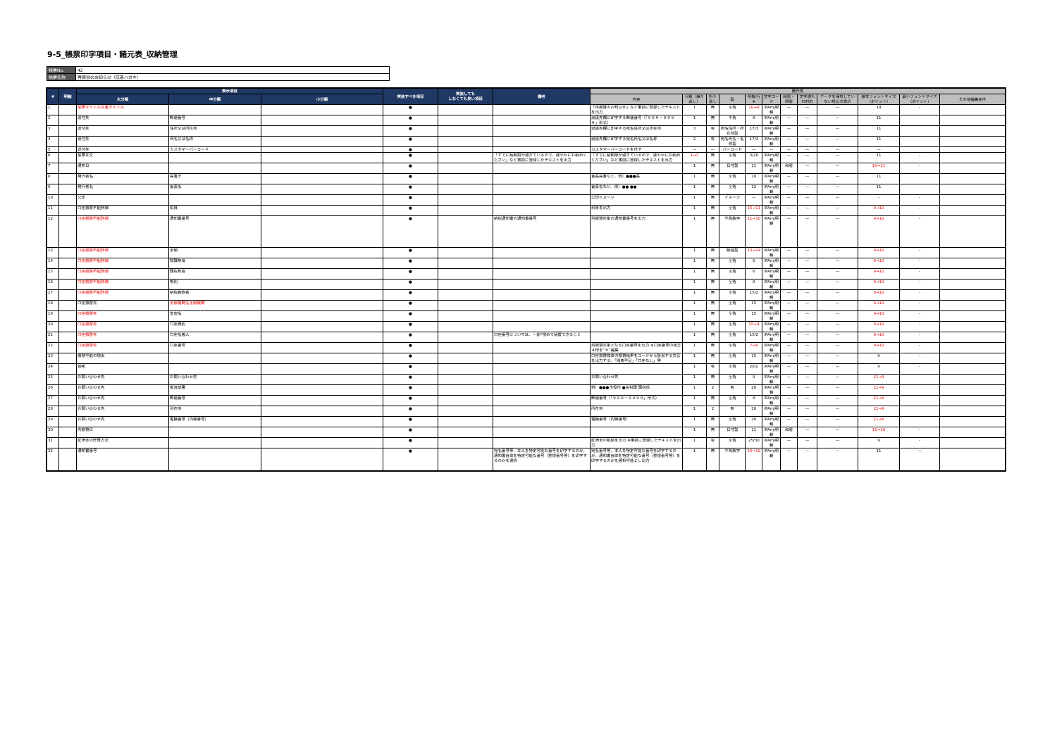9-5_帳票印字項目・諸元表_収納管理
| 帳票No. | 42 |
| 帳票名称 | 再振替のお知らせ（圧着ハガキ） |
| # | 明細 | 表示項目 | | | 実装すべき項目 | 実装しても しなくても良い項目 | 備考 | 諸元表 | | | | | | | | | | | |
| --- | --- | --- | --- | --- | --- | --- | --- | --- | --- | --- | --- | --- | --- | --- | --- | --- | --- | --- | --- |
| | | 大分類 | 中分類 | 小分類 | | | | 内容 | 行数（繰り返し） | 折り返し | 型 | 桁数/行※ | 文字コード | 和暦・西暦 | 文字溢れの対応 | データを保持していない場合の表示 | 基本フォントサイズ（ポイント） | 最小フォントサイズ（ポイント） | その他編集条件 |
| 1 | | 帳票タイトル文書タイトル | | | ● | | | 「再振替のお知らせ」など事前に登録したテキストを出力 | 1 | 無 | 全角 | 10→8 | IPAmj明朝 | — | — | — | 18 | - | |
| 2 | | 送付先 | 郵便番号 | | ● | | | 送達先欄に印字する郵便番号（「９９９－９９９９」形式） | 1 | 無 | 半角 | 8 | IPAmj明朝 | — | — | — | 11 | | |
| 3 | | 送付先 | 住所又は所在地 | | ● | | | 送達先欄に印字する宛名住所又は所在地 | 3 | 有 | 宛名住所・所在地型 | 17/3 | IPAmj明朝 | — | — | — | 11 | | |
| 4 | | 送付先 | 氏名又は名称 | | ● | | | 送達先欄に印字する宛名氏名又は名称 | 2 | 有 | 宛名氏名・名称型 | 17/2 | IPAmj明朝 | — | — | — | 11 | | |
| 5 | | 送付先 | カスタマーバーコード | | ● | | | カスタマーバーコードを付す | — | — | バーコード | — | — | — | — | — | — | | |
| 6 | | 帳票本文 | | | ● | | 「すでに納期限が過ぎているので、速やかにお納めください」など事前に登録したテキストを出力 | 「すでに納期限が過ぎているので、速やかにお納めください」など事前に登録したテキストを出力 | 1→3 | 無 | 全角 | 3/26 | IPAmj明朝 | — | — | — | 11 | - | |
| 7 | | 通知日 | | | ● | | | | 1 | 無 | 日付型 | 11 | IPAmj明朝 | 和暦 | — | — | 10→11 | - | |
| 8 | | 発行者名 | 肩書き | | ● | | | 首長肩書など。例）●●●長 | 1 | 無 | 全角 | 16 | IPAmj明朝 | — | — | — | 11 | | |
| 9 | | 発行者名 | 首長名 | | ● | | | 首長名など。例）●● ●● | 1 | 無 | 全角 | 12 | IPAmj明朝 | — | — | — | 11 | | |
| 10 | | 公印 | | | ● | | | 公印イメージ | 1 | 無 | イメージ | — | IPAmj明朝 | — | — | — | - | - | |
| 11 | | 口座振替不能詳細 | 税目 | | ● | | | 科目を出力 | 1 | 無 | 全角 | 15→11 | IPAmj明朝 | — | — | — | 9→10 | - | |
| 12 | | 口座振替不能詳細 | 通知書番号 | | ● | | 納税通知書の通知書番号 | 再振替対象の通知書番号を出力 | 1 | 無 | 半角数字 | 11→10 | IPAmj明朝 | — | — | — | 9→10 | - | |
| 13 | | 口座振替不能詳細 | 金額 | | ● | | | | 1 | 無 | 数値型 | 13→14 | IPAmj明朝 | — | — | — | 9→10 | - | |
| 14 | | 口座振替不能詳細 | 賦課年度 | | ● | | | | 1 | 無 | 全角 | 6 | IPAmj明朝 | — | — | — | 9→10 | - | |
| 15 | | 口座振替不能詳細 | 課税年度 | | ● | | | | 1 | 無 | 全角 | 6 | IPAmj明朝 | — | — | — | 9→10 | - | |
| 16 | | 口座振替不能詳細 | 期別 | | ● | | | | 1 | 無 | 全角 | 8 | IPAmj明朝 | — | — | — | 9→10 | - | |
| 17 | | 口座振替不能詳細 | 納税義務者 | | ● | | | | 1 | 無 | 全角 | 15/2 | IPAmj明朝 | — | — | — | 9→10 | - | |
| 18 | | 口座振替先 | 金融機関名金融機関 | | ● | | | | 1 | 無 | 全角 | 15 | IPAmj明朝 | — | — | — | 9→10 | - | |
| 19 | | 口座振替先 | 支店名 | | ● | | | | 1 | 無 | 全角 | 15 | IPAmj明朝 | — | — | — | 9→10 | - | |
| 20 | | 口座振替先 | 口座種別 | | ● | | | | 1 | 無 | 全角 | 15→4 | IPAmj明朝 | — | — | — | 9→10 | - | |
| 21 | | 口座振替先 | 口座名義人 | | ● | | 口座番号については、一部*埋めで秘匿できること | | 1 | 無 | 全角 | 15/2 | IPAmj明朝 | — | — | — | 9→10 | - | |
| 22 | | 口座振替先 | 口座番号 | | ● | | | 再振替対象となる口座番号を出力 ※口座番号の後方４桁を”＊”編集 | 1 | 無 | 全角 | 7→8 | IPAmj明朝 | — | — | — | 9→10 | - | |
| 23 | | 振替不能の理由 | | | ● | | | 口座振替媒体の振替結果をコードから該当する文言を出力する。「残高不足」「口座なし」等 | 1 | 無 | 全角 | 15 | IPAmj明朝 | — | — | — | 9 | - | |
| 24 | | 備考 | | | ● | | | | 1 | 有 | 全角 | 20/2 | IPAmj明朝 | — | — | — | 9 | - | |
| 25 | | お問い合わせ先 | お問い合わせ先 | | ● | | | お問い合わせ先 | 1 | 無 | 全角 | 9 | IPAmj明朝 | — | — | — | 11→9 | | |
| 26 | | お問い合わせ先 | 担当部署 | | ● | | | 例）●●●市役所 ●民税課 課税係 | 1 | 2 | 有 | 26 | IPAmj明朝 | — | — | — | 11→9 | | |
| 27 | | お問い合わせ先 | 郵便番号 | | ● | | | 郵便番号（「９９９－９９９９」形式） | 1 | 無 | 全角 | 8 | IPAmj明朝 | — | — | — | 11→9 | | |
| 28 | | お問い合わせ先 | 所在地 | | ● | | | 所在地 | 1 | 2 | 有 | 26 | IPAmj明朝 | — | — | — | 11→9 | | |
| 29 | | お問い合わせ先 | 電話番号（内線番号） | | ● | | | 電話番号（内線番号） | 1 | 無 | 全角 | 26 | IPAmj明朝 | — | — | — | 11→9 | | |
| 30 | | 再振替日 | | | ● | | | | 1 | 無 | 日付型 | 11 | IPAmj明朝 | 和暦 | — | — | 11→10 | - | |
| 31 | | 延滞金の計算方法 | | | ● | | | 延滞金の根拠を出力 ※事前に登録したテキストを出力 | 1 | 有 | 全角 | 25/30 | IPAmj明朝 | — | — | — | 9 | - | |
| 32 | | 通知書番号 | | | ● | | 宛名番号等、本人を特定可能な番号を印字するのか、通知書自体を特定可能な番号（整理番号等）を印字するのかを選択 | 宛名番号等、本人を特定可能な番号を印字するのか、通知書自体を特定可能な番号（整理番号等）を印字するのかを選択可能とし出力 | 1 | 無 | 半角数字 | 15→10 | IPAmj明朝 | — | — | — | 11 | — | |